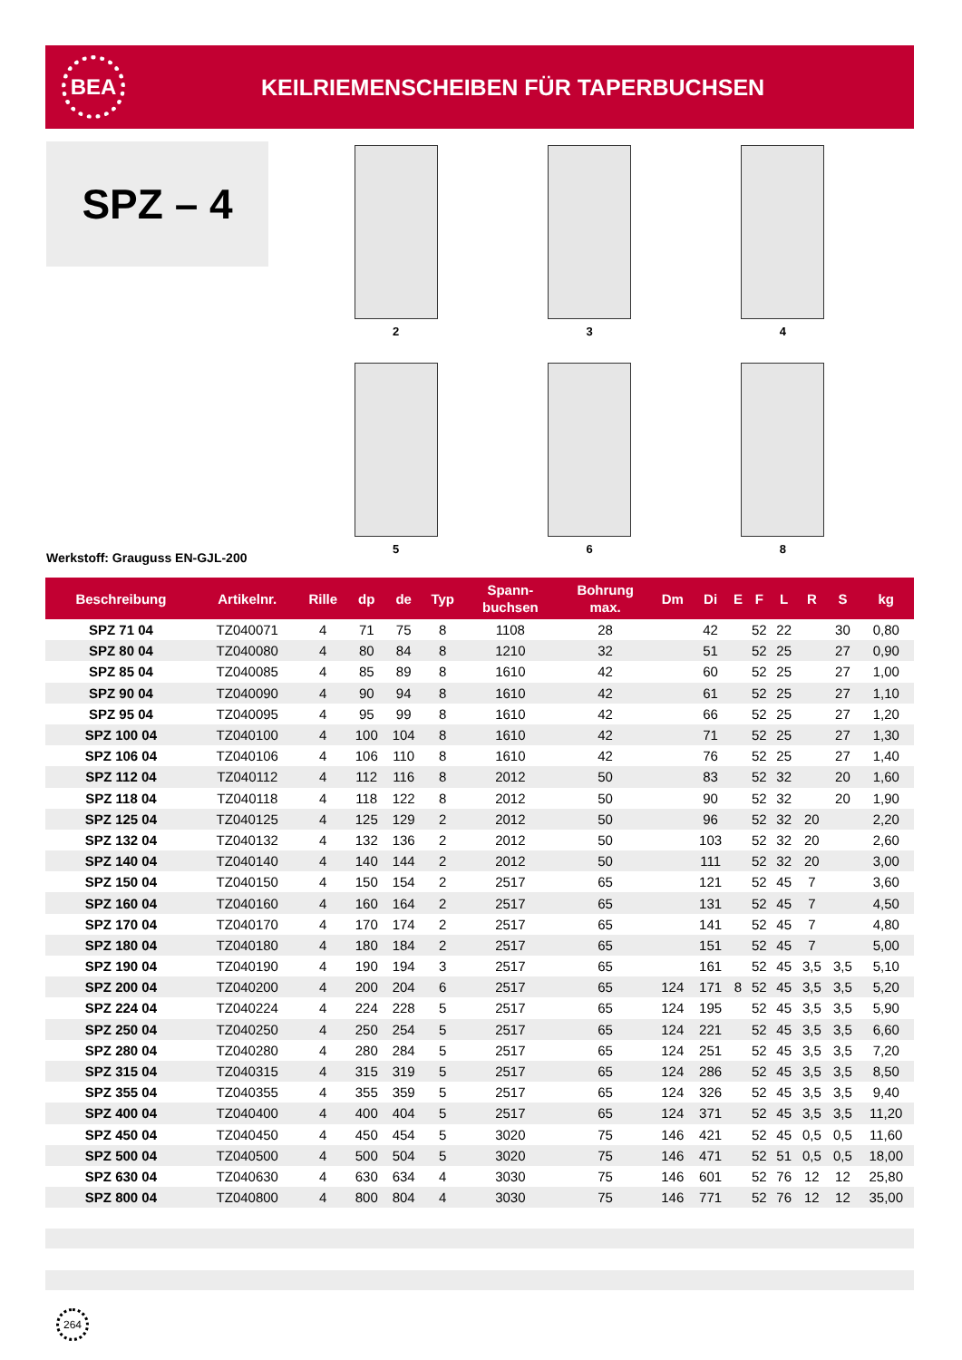BEA
KEILRIEMENSCHEIBEN FÜR TAPERBUCHSEN
SPZ – 4
2
3
4
5
6
8
Werkstoff: Grauguss EN-GJL-200
| Beschreibung | Artikelnr. | Rille | dp | de | Typ | Spann- buchsen | Bohrung max. | Dm | Di | E | F | L | R | S | kg |
| --- | --- | --- | --- | --- | --- | --- | --- | --- | --- | --- | --- | --- | --- | --- | --- |
| SPZ 71 04 | TZ040071 | 4 | 71 | 75 | 8 | 1108 | 28 | | 42 | | 52 | 22 | | 30 | 0,80 |
| SPZ 80 04 | TZ040080 | 4 | 80 | 84 | 8 | 1210 | 32 | | 51 | | 52 | 25 | | 27 | 0,90 |
| SPZ 85 04 | TZ040085 | 4 | 85 | 89 | 8 | 1610 | 42 | | 60 | | 52 | 25 | | 27 | 1,00 |
| SPZ 90 04 | TZ040090 | 4 | 90 | 94 | 8 | 1610 | 42 | | 61 | | 52 | 25 | | 27 | 1,10 |
| SPZ 95 04 | TZ040095 | 4 | 95 | 99 | 8 | 1610 | 42 | | 66 | | 52 | 25 | | 27 | 1,20 |
| SPZ 100 04 | TZ040100 | 4 | 100 | 104 | 8 | 1610 | 42 | | 71 | | 52 | 25 | | 27 | 1,30 |
| SPZ 106 04 | TZ040106 | 4 | 106 | 110 | 8 | 1610 | 42 | | 76 | | 52 | 25 | | 27 | 1,40 |
| SPZ 112 04 | TZ040112 | 4 | 112 | 116 | 8 | 2012 | 50 | | 83 | | 52 | 32 | | 20 | 1,60 |
| SPZ 118 04 | TZ040118 | 4 | 118 | 122 | 8 | 2012 | 50 | | 90 | | 52 | 32 | | 20 | 1,90 |
| SPZ 125 04 | TZ040125 | 4 | 125 | 129 | 2 | 2012 | 50 | | 96 | | 52 | 32 | 20 | | 2,20 |
| SPZ 132 04 | TZ040132 | 4 | 132 | 136 | 2 | 2012 | 50 | | 103 | | 52 | 32 | 20 | | 2,60 |
| SPZ 140 04 | TZ040140 | 4 | 140 | 144 | 2 | 2012 | 50 | | 111 | | 52 | 32 | 20 | | 3,00 |
| SPZ 150 04 | TZ040150 | 4 | 150 | 154 | 2 | 2517 | 65 | | 121 | | 52 | 45 | 7 | | 3,60 |
| SPZ 160 04 | TZ040160 | 4 | 160 | 164 | 2 | 2517 | 65 | | 131 | | 52 | 45 | 7 | | 4,50 |
| SPZ 170 04 | TZ040170 | 4 | 170 | 174 | 2 | 2517 | 65 | | 141 | | 52 | 45 | 7 | | 4,80 |
| SPZ 180 04 | TZ040180 | 4 | 180 | 184 | 2 | 2517 | 65 | | 151 | | 52 | 45 | 7 | | 5,00 |
| SPZ 190 04 | TZ040190 | 4 | 190 | 194 | 3 | 2517 | 65 | | 161 | | 52 | 45 | 3,5 | 3,5 | 5,10 |
| SPZ 200 04 | TZ040200 | 4 | 200 | 204 | 6 | 2517 | 65 | 124 | 171 | 8 | 52 | 45 | 3,5 | 3,5 | 5,20 |
| SPZ 224 04 | TZ040224 | 4 | 224 | 228 | 5 | 2517 | 65 | 124 | 195 | | 52 | 45 | 3,5 | 3,5 | 5,90 |
| SPZ 250 04 | TZ040250 | 4 | 250 | 254 | 5 | 2517 | 65 | 124 | 221 | | 52 | 45 | 3,5 | 3,5 | 6,60 |
| SPZ 280 04 | TZ040280 | 4 | 280 | 284 | 5 | 2517 | 65 | 124 | 251 | | 52 | 45 | 3,5 | 3,5 | 7,20 |
| SPZ 315 04 | TZ040315 | 4 | 315 | 319 | 5 | 2517 | 65 | 124 | 286 | | 52 | 45 | 3,5 | 3,5 | 8,50 |
| SPZ 355 04 | TZ040355 | 4 | 355 | 359 | 5 | 2517 | 65 | 124 | 326 | | 52 | 45 | 3,5 | 3,5 | 9,40 |
| SPZ 400 04 | TZ040400 | 4 | 400 | 404 | 5 | 2517 | 65 | 124 | 371 | | 52 | 45 | 3,5 | 3,5 | 11,20 |
| SPZ 450 04 | TZ040450 | 4 | 450 | 454 | 5 | 3020 | 75 | 146 | 421 | | 52 | 45 | 0,5 | 0,5 | 11,60 |
| SPZ 500 04 | TZ040500 | 4 | 500 | 504 | 5 | 3020 | 75 | 146 | 471 | | 52 | 51 | 0,5 | 0,5 | 18,00 |
| SPZ 630 04 | TZ040630 | 4 | 630 | 634 | 4 | 3030 | 75 | 146 | 601 | | 52 | 76 | 12 | 12 | 25,80 |
| SPZ 800 04 | TZ040800 | 4 | 800 | 804 | 4 | 3030 | 75 | 146 | 771 | | 52 | 76 | 12 | 12 | 35,00 |
264